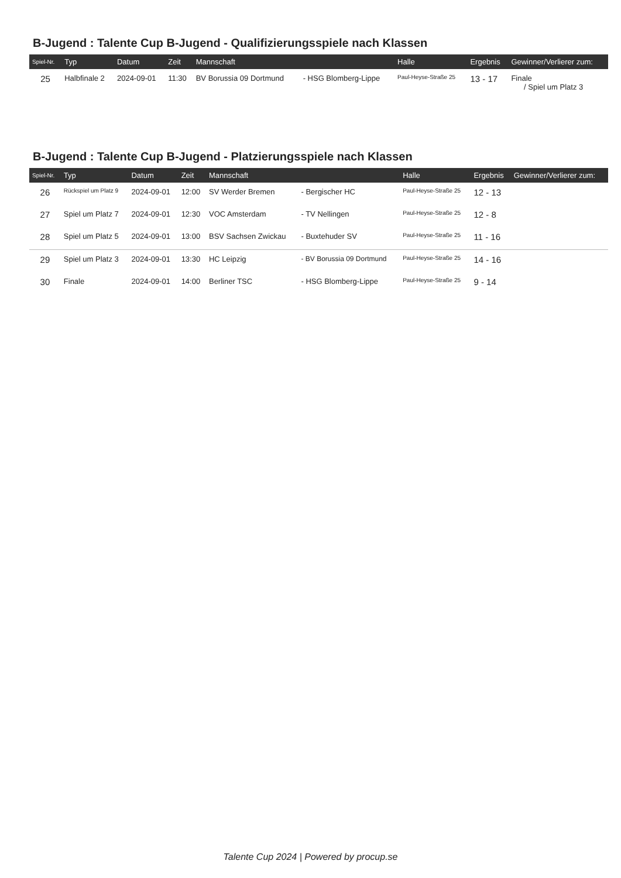B-Jugend : Talente Cup B-Jugend - Qualifizierungsspiele nach Klassen
| Spiel-Nr. | Typ | Datum | Zeit | Mannschaft | | Halle | Ergebnis | Gewinner/Verlierer zum: |
| --- | --- | --- | --- | --- | --- | --- | --- | --- |
| 25 | Halbfinale 2 | 2024-09-01 | 11:30 | BV Borussia 09 Dortmund | - HSG Blomberg-Lippe | Paul-Heyse-Straße 25 | 13 - 17 | Finale / Spiel um Platz 3 |
B-Jugend : Talente Cup B-Jugend - Platzierungsspiele nach Klassen
| Spiel-Nr. | Typ | Datum | Zeit | Mannschaft | | Halle | Ergebnis | Gewinner/Verlierer zum: |
| --- | --- | --- | --- | --- | --- | --- | --- | --- |
| 26 | Rückspiel um Platz 9 | 2024-09-01 | 12:00 | SV Werder Bremen | - Bergischer HC | Paul-Heyse-Straße 25 | 12 - 13 | |
| 27 | Spiel um Platz 7 | 2024-09-01 | 12:30 | VOC Amsterdam | - TV Nellingen | Paul-Heyse-Straße 25 | 12 - 8 | |
| 28 | Spiel um Platz 5 | 2024-09-01 | 13:00 | BSV Sachsen Zwickau | - Buxtehuder SV | Paul-Heyse-Straße 25 | 11 - 16 | |
| 29 | Spiel um Platz 3 | 2024-09-01 | 13:30 | HC Leipzig | - BV Borussia 09 Dortmund | Paul-Heyse-Straße 25 | 14 - 16 | |
| 30 | Finale | 2024-09-01 | 14:00 | Berliner TSC | - HSG Blomberg-Lippe | Paul-Heyse-Straße 25 | 9 - 14 | |
Talente Cup 2024 | Powered by procup.se